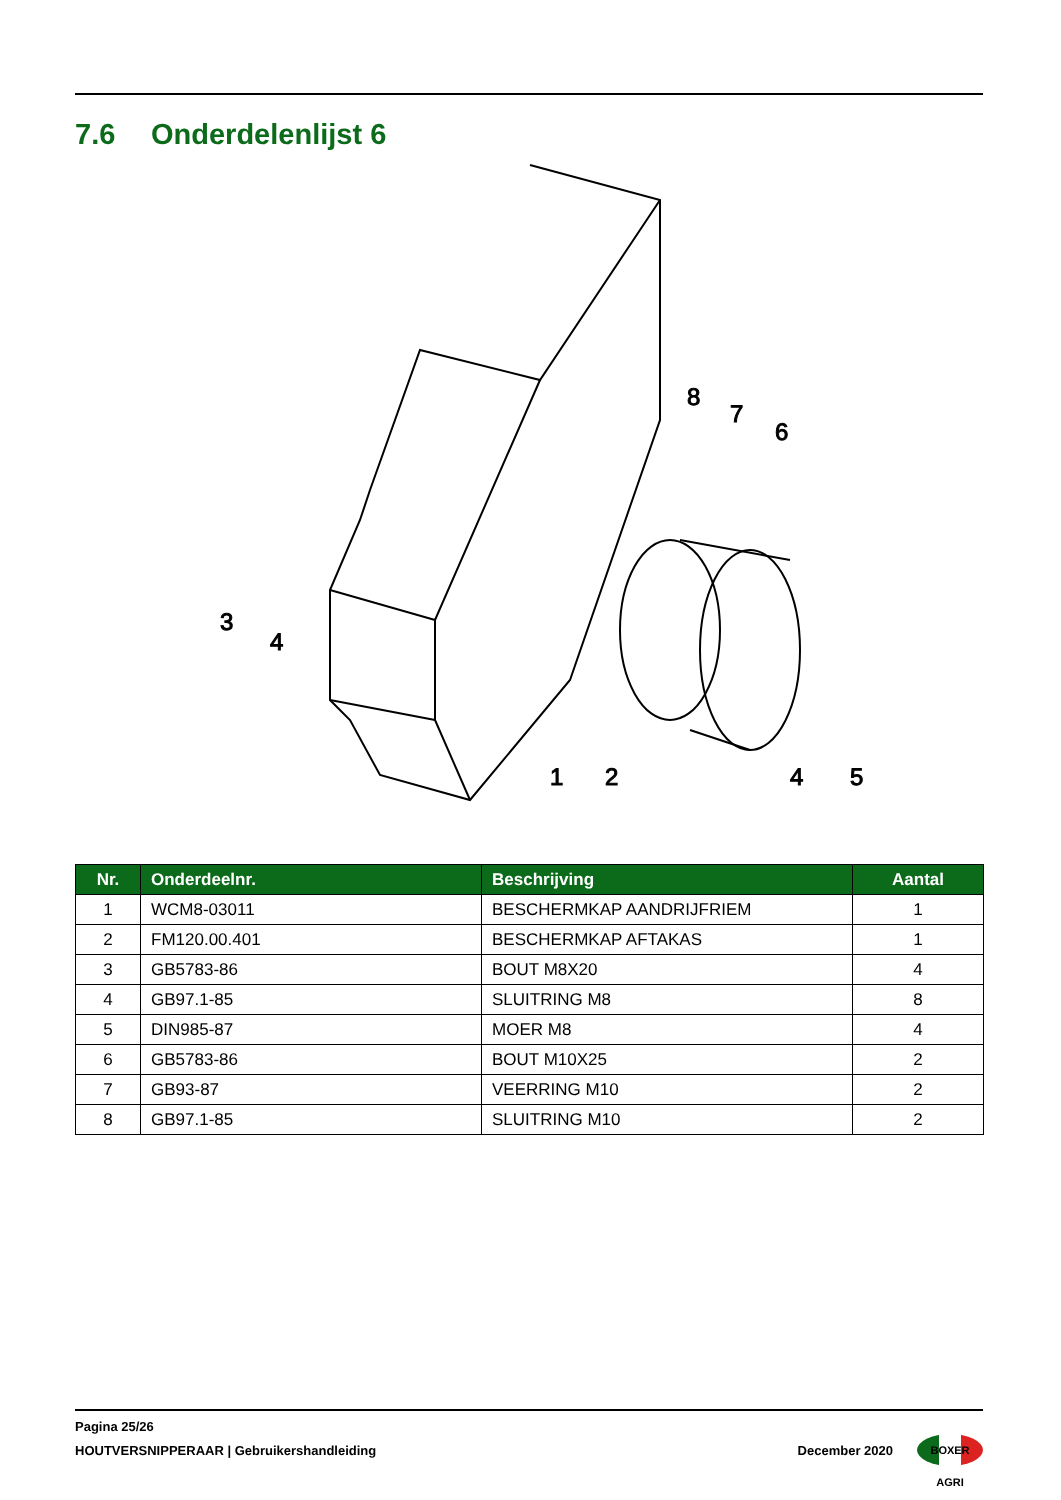7.6 Onderdelenlijst 6
3
4
1
2
4
5
8
7
6
| Nr. | Onderdeelnr. | Beschrijving | Aantal |
| --- | --- | --- | --- |
| 1 | WCM8-03011 | BESCHERMKAP AANDRIJFRIEM | 1 |
| 2 | FM120.00.401 | BESCHERMKAP AFTAKAS | 1 |
| 3 | GB5783-86 | BOUT M8X20 | 4 |
| 4 | GB97.1-85 | SLUITRING M8 | 8 |
| 5 | DIN985-87 | MOER M8 | 4 |
| 6 | GB5783-86 | BOUT M10X25 | 2 |
| 7 | GB93-87 | VEERRING M10 | 2 |
| 8 | GB97.1-85 | SLUITRING M10 | 2 |
Pagina 25/26
HOUTVERSNIPPERAAR | Gebruikershandleiding December 2020
BOXER AGRI